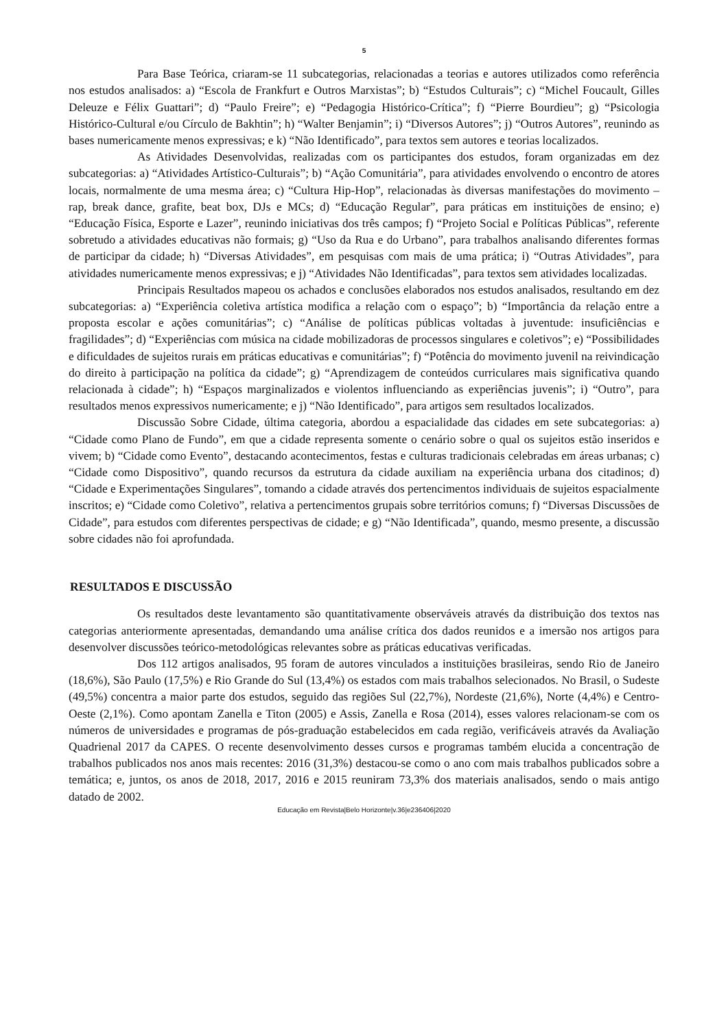5
Para Base Teórica, criaram-se 11 subcategorias, relacionadas a teorias e autores utilizados como referência nos estudos analisados: a) “Escola de Frankfurt e Outros Marxistas”; b) “Estudos Culturais”; c) “Michel Foucault, Gilles Deleuze e Félix Guattari”; d) “Paulo Freire”; e) “Pedagogia Histórico-Crítica”; f) “Pierre Bourdieu”; g) “Psicologia Histórico-Cultural e/ou Círculo de Bakhtin”; h) “Walter Benjamin”; i) “Diversos Autores”; j) “Outros Autores”, reunindo as bases numericamente menos expressivas; e k) “Não Identificado”, para textos sem autores e teorias localizados.
As Atividades Desenvolvidas, realizadas com os participantes dos estudos, foram organizadas em dez subcategorias: a) “Atividades Artístico-Culturais”; b) “Ação Comunitária”, para atividades envolvendo o encontro de atores locais, normalmente de uma mesma área; c) “Cultura Hip-Hop”, relacionadas às diversas manifestações do movimento – rap, break dance, grafite, beat box, DJs e MCs; d) “Educação Regular”, para práticas em instituições de ensino; e) “Educação Física, Esporte e Lazer”, reunindo iniciativas dos três campos; f) “Projeto Social e Políticas Públicas”, referente sobretudo a atividades educativas não formais; g) “Uso da Rua e do Urbano”, para trabalhos analisando diferentes formas de participar da cidade; h) “Diversas Atividades”, em pesquisas com mais de uma prática; i) “Outras Atividades”, para atividades numericamente menos expressivas; e j) “Atividades Não Identificadas”, para textos sem atividades localizadas.
Principais Resultados mapeou os achados e conclusões elaborados nos estudos analisados, resultando em dez subcategorias: a) “Experiência coletiva artística modifica a relação com o espaço”; b) “Importância da relação entre a proposta escolar e ações comunitárias”; c) “Análise de políticas públicas voltadas à juventude: insuficiências e fragilidades”; d) “Experiências com música na cidade mobilizadoras de processos singulares e coletivos”; e) “Possibilidades e dificuldades de sujeitos rurais em práticas educativas e comunitárias”; f) “Potência do movimento juvenil na reivindicação do direito à participação na política da cidade”; g) “Aprendizagem de conteúdos curriculares mais significativa quando relacionada à cidade”; h) “Espaços marginalizados e violentos influenciando as experiências juvenis”; i) “Outro”, para resultados menos expressivos numericamente; e j) “Não Identificado”, para artigos sem resultados localizados.
Discussão Sobre Cidade, última categoria, abordou a espacialidade das cidades em sete subcategorias: a) “Cidade como Plano de Fundo”, em que a cidade representa somente o cenário sobre o qual os sujeitos estão inseridos e vivem; b) “Cidade como Evento”, destacando acontecimentos, festas e culturas tradicionais celebradas em áreas urbanas; c) “Cidade como Dispositivo”, quando recursos da estrutura da cidade auxiliam na experiência urbana dos citadinos; d) “Cidade e Experimentações Singulares”, tomando a cidade através dos pertencimentos individuais de sujeitos espacialmente inscritos; e) “Cidade como Coletivo”, relativa a pertencimentos grupais sobre territórios comuns; f) “Diversas Discussões de Cidade”, para estudos com diferentes perspectivas de cidade; e g) “Não Identificada”, quando, mesmo presente, a discussão sobre cidades não foi aprofundada.
RESULTADOS E DISCUSSÃO
Os resultados deste levantamento são quantitativamente observáveis através da distribuição dos textos nas categorias anteriormente apresentadas, demandando uma análise crítica dos dados reunidos e a imersão nos artigos para desenvolver discussões teórico-metodológicas relevantes sobre as práticas educativas verificadas.
Dos 112 artigos analisados, 95 foram de autores vinculados a instituições brasileiras, sendo Rio de Janeiro (18,6%), São Paulo (17,5%) e Rio Grande do Sul (13,4%) os estados com mais trabalhos selecionados. No Brasil, o Sudeste (49,5%) concentra a maior parte dos estudos, seguido das regiões Sul (22,7%), Nordeste (21,6%), Norte (4,4%) e Centro-Oeste (2,1%). Como apontam Zanella e Titon (2005) e Assis, Zanella e Rosa (2014), esses valores relacionam-se com os números de universidades e programas de pós-graduação estabelecidos em cada região, verificáveis através da Avaliação Quadrienal 2017 da CAPES. O recente desenvolvimento desses cursos e programas também elucida a concentração de trabalhos publicados nos anos mais recentes: 2016 (31,3%) destacou-se como o ano com mais trabalhos publicados sobre a temática; e, juntos, os anos de 2018, 2017, 2016 e 2015 reuniram 73,3% dos materiais analisados, sendo o mais antigo datado de 2002.
Educação em Revista|Belo Horizonte|v.36|e236406|2020